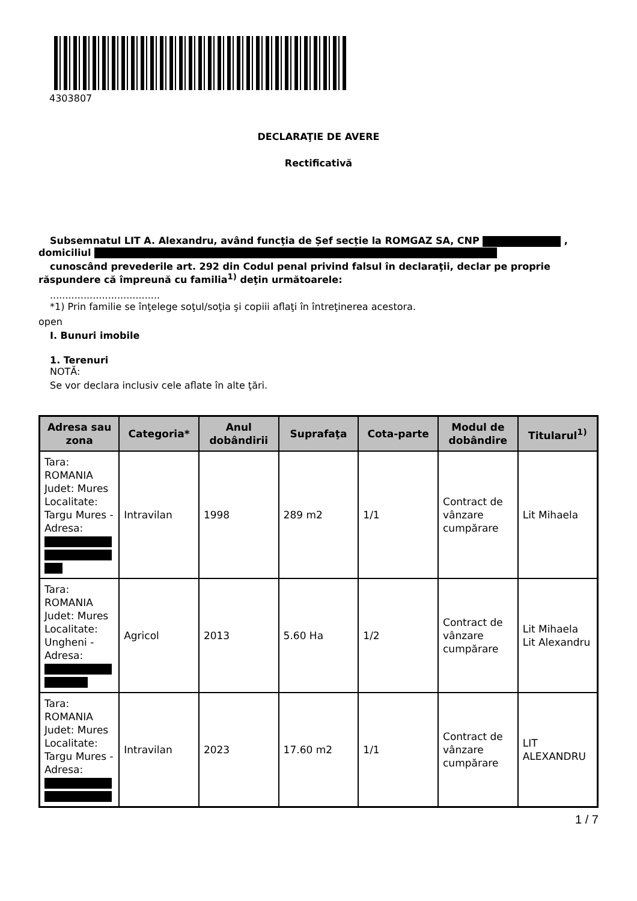4303807
DECLARAŢIE DE AVERE
Rectificativă
Subsemnatul LIT A. Alexandru, având funcţia de Șef secție la ROMGAZ SA, CNP ,
domiciliul
cunoscând prevederile art. 292 din Codul penal privind falsul în declaraţii, declar pe proprie
răspundere că împreună cu familia<sup>1)</sup> deţin următoarele:
....................................
*1) Prin familie se înţelege soţul/soţia şi copiii aflaţi în întreţinerea acestora.
open
I. Bunuri imobile
1. Terenuri
NOTĂ:
Se vor declara inclusiv cele aflate în alte ţări.
| Adresa sau zona | Categoria* | Anul dobândirii | Suprafaţa | Cota-parte | Modul de dobândire | Titularul<sup>1)</sup> |
| --- | --- | --- | --- | --- | --- | --- |
| Tara: ROMANIA Judet: Mures Localitate: Targu Mures - Adresa: | Intravilan | 1998 | 289 m2 | 1/1 | Contract de vânzare cumpărare | Lit Mihaela |
| Tara: ROMANIA Judet: Mures Localitate: Ungheni - Adresa: | Agricol | 2013 | 5.60 Ha | 1/2 | Contract de vânzare cumpărare | Lit Mihaela Lit Alexandru |
| Tara: ROMANIA Judet: Mures Localitate: Targu Mures - Adresa: | Intravilan | 2023 | 17.60 m2 | 1/1 | Contract de vânzare cumpărare | LIT ALEXANDRU |
1 / 7